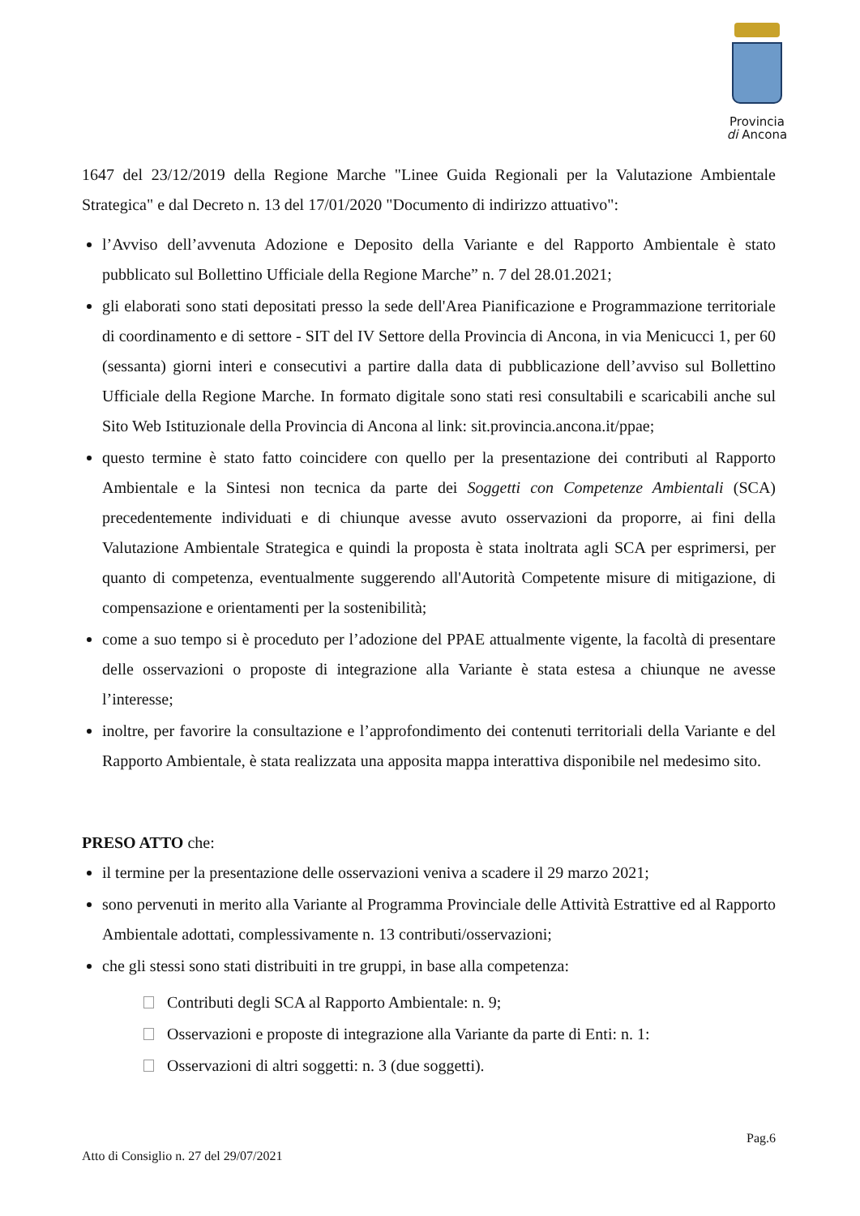Provincia
di Ancona
1647 del 23/12/2019 della Regione Marche "Linee Guida Regionali per la Valutazione Ambientale Strategica" e dal Decreto n. 13 del 17/01/2020 "Documento di indirizzo attuativo":
l’Avviso dell’avvenuta Adozione e Deposito della Variante e del Rapporto Ambientale è stato pubblicato sul Bollettino Ufficiale della Regione Marche” n. 7 del 28.01.2021;
gli elaborati sono stati depositati presso la sede dell'Area Pianificazione e Programmazione territoriale di coordinamento e di settore - SIT del IV Settore della Provincia di Ancona, in via Menicucci 1, per 60 (sessanta) giorni interi e consecutivi a partire dalla data di pubblicazione dell’avviso sul Bollettino Ufficiale della Regione Marche. In formato digitale sono stati resi consultabili e scaricabili anche sul Sito Web Istituzionale della Provincia di Ancona al link: sit.provincia.ancona.it/ppae;
questo termine è stato fatto coincidere con quello per la presentazione dei contributi al Rapporto Ambientale e la Sintesi non tecnica da parte dei Soggetti con Competenze Ambientali (SCA) precedentemente individuati e di chiunque avesse avuto osservazioni da proporre, ai fini della Valutazione Ambientale Strategica e quindi la proposta è stata inoltrata agli SCA per esprimersi, per quanto di competenza, eventualmente suggerendo all'Autorità Competente misure di mitigazione, di compensazione e orientamenti per la sostenibilità;
come a suo tempo si è proceduto per l’adozione del PPAE attualmente vigente, la facoltà di presentare delle osservazioni o proposte di integrazione alla Variante è stata estesa a chiunque ne avesse l’interesse;
inoltre, per favorire la consultazione e l’approfondimento dei contenuti territoriali della Variante e del Rapporto Ambientale, è stata realizzata una apposita mappa interattiva disponibile nel medesimo sito.
PRESO ATTO che:
il termine per la presentazione delle osservazioni veniva a scadere il 29 marzo 2021;
sono pervenuti in merito alla Variante al Programma Provinciale delle Attività Estrattive ed al Rapporto Ambientale adottati, complessivamente n. 13 contributi/osservazioni;
che gli stessi sono stati distribuiti in tre gruppi, in base alla competenza:
Contributi degli SCA al Rapporto Ambientale: n. 9;
Osservazioni e proposte di integrazione alla Variante da parte di Enti: n. 1:
Osservazioni di altri soggetti: n. 3 (due soggetti).
Pag.6
Atto di Consiglio n. 27 del 29/07/2021